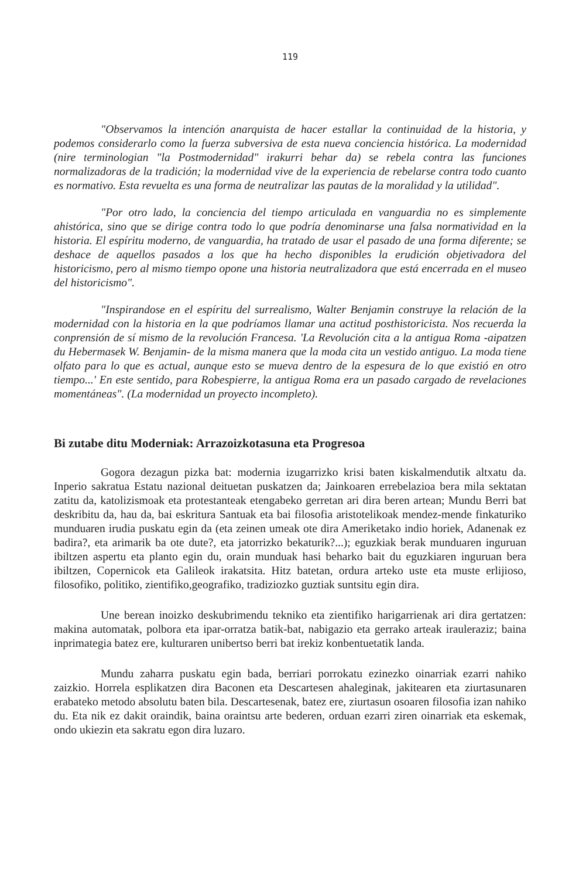119
"Observamos la intención anarquista de hacer estallar la continuidad de la historia, y podemos considerarlo como la fuerza subversiva de esta nueva conciencia histórica. La modernidad (nire terminologian "la Postmodernidad" irakurri behar da) se rebela contra las funciones normalizadoras de la tradición; la modernidad vive de la experiencia de rebelarse contra todo cuanto es normativo. Esta revuelta es una forma de neutralizar las pautas de la moralidad y la utilidad".
"Por otro lado, la conciencia del tiempo articulada en vanguardia no es simplemente ahistórica, sino que se dirige contra todo lo que podría denominarse una falsa normatividad en la historia. El espíritu moderno, de vanguardia, ha tratado de usar el pasado de una forma diferente; se deshace de aquellos pasados a los que ha hecho disponibles la erudición objetivadora del historicismo, pero al mismo tiempo opone una historia neutralizadora que está encerrada en el museo del historicismo".
"Inspirandose en el espíritu del surrealismo, Walter Benjamin construye la relación de la modernidad con la historia en la que podríamos llamar una actitud posthistoricista. Nos recuerda la conprensión de sí mismo de la revolución Francesa. 'La Revolución cita a la antigua Roma -aipatzen du Hebermasek W. Benjamin- de la misma manera que la moda cita un vestido antiguo. La moda tiene olfato para lo que es actual, aunque esto se mueva dentro de la espesura de lo que existió en otro tiempo...' En este sentido, para Robespierre, la antigua Roma era un pasado cargado de revelaciones momentáneas". (La modernidad un proyecto incompleto).
Bi zutabe ditu Moderniak: Arrazoizkotasuna eta Progresoa
Gogora dezagun pizka bat: modernia izugarrizko krisi baten kiskalmendutik altxatu da. Inperio sakratua Estatu nazional deituetan puskatzen da; Jainkoaren errebelazioa bera mila sektatan zatitu da, katolizismoak eta protestanteak etengabeko gerretan ari dira beren artean; Mundu Berri bat deskribitu da, hau da, bai eskritura Santuak eta bai filosofia aristotelikoak mendez-mende finkaturiko munduaren irudia puskatu egin da (eta zeinen umeak ote dira Ameriketako indio horiek, Adanenak ez badira?, eta arimarik ba ote dute?, eta jatorrizko bekaturik?...); eguzkiak berak munduaren inguruan ibiltzen aspertu eta planto egin du, orain munduak hasi beharko bait du eguzkiaren inguruan bera ibiltzen, Copernicok eta Galileok irakatsita. Hitz batetan, ordura arteko uste eta muste erlijioso, filosofiko, politiko, zientifiko,geografiko, tradiziozko guztiak suntsitu egin dira.
Une berean inoizko deskubrimendu tekniko eta zientifiko harigarrienak ari dira gertatzen: makina automatak, polbora eta ipar-orratza batik-bat, nabigazio eta gerrako arteak irauleraziz; baina inprimategia batez ere, kulturaren unibertso berri bat irekiz konbentuetatik landa.
Mundu zaharra puskatu egin bada, berriari porrokatu ezinezko oinarriak ezarri nahiko zaizkio. Horrela esplikatzen dira Baconen eta Descartesen ahaleginak, jakitearen eta ziurtasunaren erabateko metodo absolutu baten bila. Descartesenak, batez ere, ziurtasun osoaren filosofia izan nahiko du. Eta nik ez dakit oraindik, baina oraintsu arte bederen, orduan ezarri ziren oinarriak eta eskemak, ondo ukiezin eta sakratu egon dira luzaro.